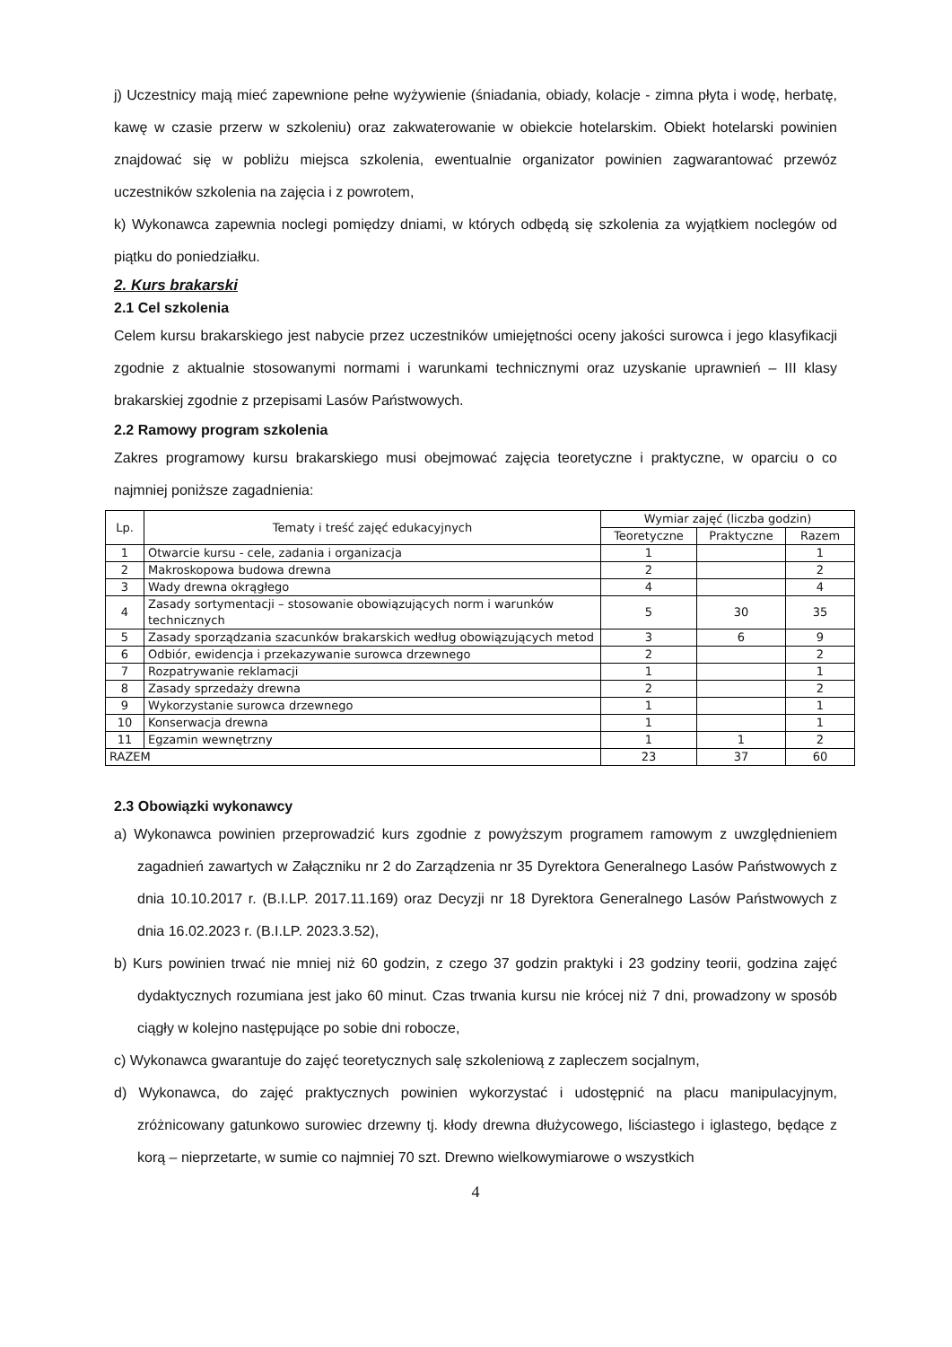j) Uczestnicy mają mieć zapewnione pełne wyżywienie (śniadania, obiady, kolacje - zimna płyta i wodę, herbatę, kawę w czasie przerw w szkoleniu) oraz zakwaterowanie w obiekcie hotelarskim. Obiekt hotelarski powinien znajdować się w pobliżu miejsca szkolenia, ewentualnie organizator powinien zagwarantować przewóz uczestników szkolenia na zajęcia i z powrotem,
k) Wykonawca zapewnia noclegi pomiędzy dniami, w których odbędą się szkolenia za wyjątkiem noclegów od piątku do poniedziałku.
2. Kurs brakarski
2.1 Cel szkolenia
Celem kursu brakarskiego jest nabycie przez uczestników umiejętności oceny jakości surowca i jego klasyfikacji zgodnie z aktualnie stosowanymi normami i warunkami technicznymi oraz uzyskanie uprawnień – III klasy brakarskiej zgodnie z przepisami Lasów Państwowych.
2.2 Ramowy program szkolenia
Zakres programowy kursu brakarskiego musi obejmować zajęcia teoretyczne i praktyczne, w oparciu o co najmniej poniższe zagadnienia:
| Lp. | Tematy i treść zajęć edukacyjnych | Wymiar zajęć (liczba godzin) | | |
| --- | --- | --- | --- | --- |
| | | Teoretyczne | Praktyczne | Razem |
| 1 | Otwarcie kursu - cele, zadania i organizacja | 1 | | 1 |
| 2 | Makroskopowa budowa drewna | 2 | | 2 |
| 3 | Wady drewna okrągłego | 4 | | 4 |
| 4 | Zasady sortymentacji – stosowanie obowiązujących norm i warunków technicznych | 5 | 30 | 35 |
| 5 | Zasady sporządzania szacunków brakarskich według obowiązujących metod | 3 | 6 | 9 |
| 6 | Odbiór, ewidencja i przekazywanie surowca drzewnego | 2 | | 2 |
| 7 | Rozpatrywanie reklamacji | 1 | | 1 |
| 8 | Zasady sprzedaży drewna | 2 | | 2 |
| 9 | Wykorzystanie surowca drzewnego | 1 | | 1 |
| 10 | Konserwacja drewna | 1 | | 1 |
| 11 | Egzamin wewnętrzny | 1 | 1 | 2 |
| RAZEM | | 23 | 37 | 60 |
2.3 Obowiązki wykonawcy
a) Wykonawca powinien przeprowadzić kurs zgodnie z powyższym programem ramowym z uwzględnieniem zagadnień zawartych w Załączniku nr 2 do Zarządzenia nr 35 Dyrektora Generalnego Lasów Państwowych z dnia 10.10.2017 r. (B.I.LP. 2017.11.169) oraz Decyzji nr 18 Dyrektora Generalnego Lasów Państwowych z dnia 16.02.2023 r. (B.I.LP. 2023.3.52),
b) Kurs powinien trwać nie mniej niż 60 godzin, z czego 37 godzin praktyki i 23 godziny teorii, godzina zajęć dydaktycznych rozumiana jest jako 60 minut. Czas trwania kursu nie krócej niż 7 dni, prowadzony w sposób ciągły w kolejno następujące po sobie dni robocze,
c) Wykonawca gwarantuje do zajęć teoretycznych salę szkoleniową z zapleczem socjalnym,
d) Wykonawca, do zajęć praktycznych powinien wykorzystać i udostępnić na placu manipulacyjnym, zróżnicowany gatunkowo surowiec drzewny tj. kłody drewna dłużycowego, liściastego i iglastego, będące z korą – nieprzetarte, w sumie co najmniej 70 szt. Drewno wielkowymiarowe o wszystkich
4